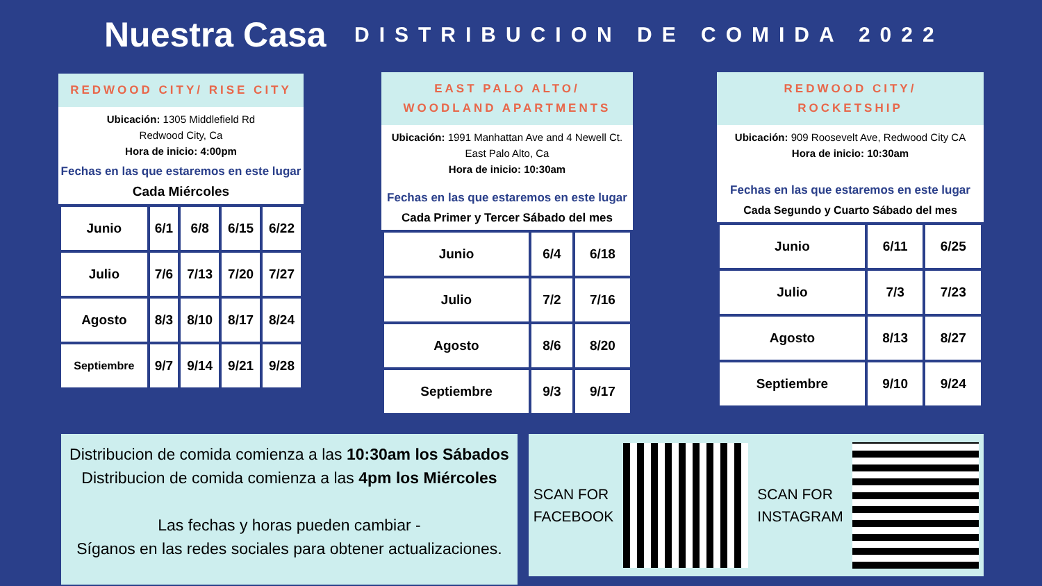Nuestra Casa
DISTRIBUCION DE COMIDA 2022
REDWOOD CITY/ RISE CITY
Ubicación: 1305 Middlefield Rd
Redwood City, Ca
Hora de inicio: 4:00pm
Fechas en las que estaremos en este lugar
Cada Miércoles
| Junio | 6/1 | 6/8 | 6/15 | 6/22 |
| Julio | 7/6 | 7/13 | 7/20 | 7/27 |
| Agosto | 8/3 | 8/10 | 8/17 | 8/24 |
| Septiembre | 9/7 | 9/14 | 9/21 | 9/28 |
EAST PALO ALTO/
WOODLAND APARTMENTS
Ubicación: 1991 Manhattan Ave and 4 Newell Ct.
East Palo Alto, Ca
Hora de inicio: 10:30am
Fechas en las que estaremos en este lugar
Cada Primer y Tercer Sábado del mes
| Junio | 6/4 | 6/18 |
| Julio | 7/2 | 7/16 |
| Agosto | 8/6 | 8/20 |
| Septiembre | 9/3 | 9/17 |
REDWOOD CITY/
ROCKETSHIP
Ubicación: 909 Roosevelt Ave, Redwood City CA
Hora de inicio: 10:30am
Fechas en las que estaremos en este lugar
Cada Segundo y Cuarto Sábado del mes
| Junio | 6/11 | 6/25 |
| Julio | 7/3 | 7/23 |
| Agosto | 8/13 | 8/27 |
| Septiembre | 9/10 | 9/24 |
Distribucion de comida comienza a las 10:30am los Sábados
Distribucion de comida comienza a las 4pm los Miércoles
Las fechas y horas pueden cambiar -
Síganos en las redes sociales para obtener actualizaciones.
SCAN FOR
FACEBOOK
SCAN FOR
INSTAGRAM